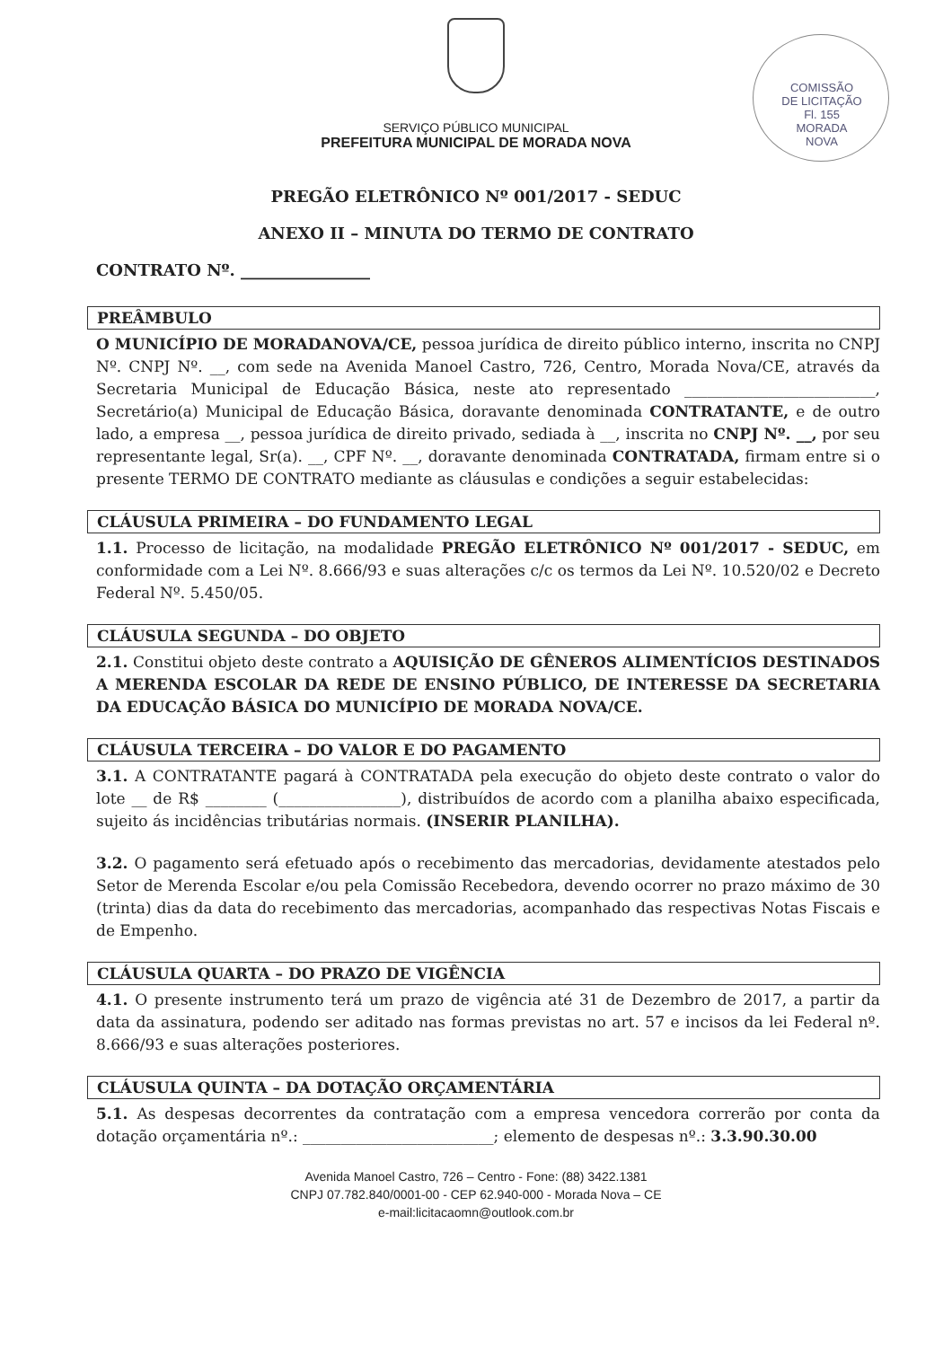COMISSÃO DE LICITAÇÃO
Fl. 155
MORADA NOVA
SERVIÇO PÚBLICO MUNICIPAL
PREFEITURA MUNICIPAL DE MORADA NOVA
PREGÃO ELETRÔNICO Nº 001/2017 - SEDUC
ANEXO II – MINUTA DO TERMO DE CONTRATO
CONTRATO Nº. ________________
PREÂMBULO
O MUNICÍPIO DE MORADANOVA/CE, pessoa jurídica de direito público interno, inscrita no CNPJ Nº. CNPJ Nº. __, com sede na Avenida Manoel Castro, 726, Centro, Morada Nova/CE, através da Secretaria Municipal de Educação Básica, neste ato representado _________________________, Secretário(a) Municipal de Educação Básica, doravante denominada CONTRATANTE, e de outro lado, a empresa __, pessoa jurídica de direito privado, sediada à __, inscrita no CNPJ Nº. __, por seu representante legal, Sr(a). __, CPF Nº. __, doravante denominada CONTRATADA, firmam entre si o presente TERMO DE CONTRATO mediante as cláusulas e condições a seguir estabelecidas:
CLÁUSULA PRIMEIRA – DO FUNDAMENTO LEGAL
1.1. Processo de licitação, na modalidade PREGÃO ELETRÔNICO Nº 001/2017 - SEDUC, em conformidade com a Lei Nº. 8.666/93 e suas alterações c/c os termos da Lei Nº. 10.520/02 e Decreto Federal Nº. 5.450/05.
CLÁUSULA SEGUNDA – DO OBJETO
2.1. Constitui objeto deste contrato a AQUISIÇÃO DE GÊNEROS ALIMENTÍCIOS DESTINADOS A MERENDA ESCOLAR DA REDE DE ENSINO PÚBLICO, DE INTERESSE DA SECRETARIA DA EDUCAÇÃO BÁSICA DO MUNICÍPIO DE MORADA NOVA/CE.
CLÁUSULA TERCEIRA – DO VALOR E DO PAGAMENTO
3.1. A CONTRATANTE pagará à CONTRATADA pela execução do objeto deste contrato o valor do lote __ de R$ ________ (________________), distribuídos de acordo com a planilha abaixo especificada, sujeito ás incidências tributárias normais. (INSERIR PLANILHA).
3.2. O pagamento será efetuado após o recebimento das mercadorias, devidamente atestados pelo Setor de Merenda Escolar e/ou pela Comissão Recebedora, devendo ocorrer no prazo máximo de 30 (trinta) dias da data do recebimento das mercadorias, acompanhado das respectivas Notas Fiscais e de Empenho.
CLÁUSULA QUARTA – DO PRAZO DE VIGÊNCIA
4.1. O presente instrumento terá um prazo de vigência até 31 de Dezembro de 2017, a partir da data da assinatura, podendo ser aditado nas formas previstas no art. 57 e incisos da lei Federal nº. 8.666/93 e suas alterações posteriores.
CLÁUSULA QUINTA – DA DOTAÇÃO ORÇAMENTÁRIA
5.1. As despesas decorrentes da contratação com a empresa vencedora correrão por conta da dotação orçamentária nº.: _________________________; elemento de despesas nº.: 3.3.90.30.00
Avenida Manoel Castro, 726 – Centro - Fone: (88) 3422.1381
CNPJ 07.782.840/0001-00 - CEP 62.940-000 - Morada Nova – CE
e-mail:licitacaomn@outlook.com.br